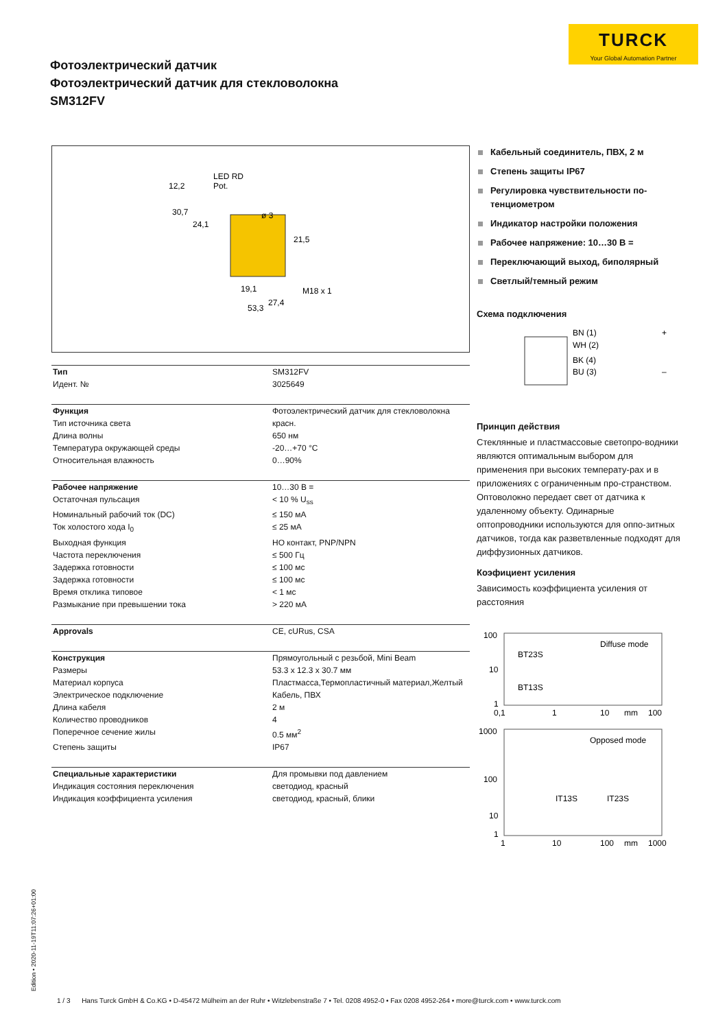TURCK
Your Global Automation Partner
Фотоэлектрический датчик
Фотоэлектрический датчик для стекловолокна
SM312FV
LED RD
Pot.
12,2
30,7
24,1
ø 3
21,5
19,1
M18 x 1
27,4
53,3
| Тип | SM312FV |
| Идент. № | 3025649 |
| Функция | Фотоэлектрический датчик для стекловолокна |
| Тип источника света | красн. |
| Длина волны | 650 нм |
| Температура окружающей среды | -20…+70 °C |
| Относительная влажность | 0…90% |
| Рабочее напряжение | 10…30 В = |
| Остаточная пульсация | < 10 % U<sub>ss</sub> |
| Номинальный рабочий ток (DC) | ≤ 150 мА |
| Ток холостого хода I<sub>0</sub> | ≤ 25 мА |
| Выходная функция | НО контакт, PNP/NPN |
| Частота переключения | ≤ 500 Гц |
| Задержка готовности | ≤ 100 мс |
| Задержка готовности | ≤ 100 мс |
| Время отклика типовое | < 1 мс |
| Размыкание при превышении тока | > 220 мА |
| Approvals | CE, cURus, CSA |
| Конструкция | Прямоугольный с резьбой, Mini Beam |
| Размеры | 53.3 x 12.3 x 30.7 мм |
| Материал корпуса | Пластмасса,Термопластичный материал,Желтый |
| Электрическое подключение | Кабель, ПВХ |
| Длина кабеля | 2 м |
| Количество проводников | 4 |
| Поперечное сечение жилы | 0.5 мм<sup>2</sup> |
| Степень защиты | IP67 |
| Специальные характеристики | Для промывки под давлением |
| Индикация состояния переключения | светодиод, красный |
| Индикация коэффициента усиления | светодиод, красный, блики |
Кабельный соединитель, ПВХ, 2 м
Степень защиты IP67
Регулировка чувствительности по-тенциометром
Индикатор настройки положения
Рабочее напряжение: 10…30 В =
Переключающий выход, биполярный
Светлый/темный режим
Схема подключения
BN (1)
WH (2)
BK (4)
BU (3)
+
–
Принцип действия
Стеклянные и пластмассовые светопро-водники являются оптимальным выбором для применения при высоких температу-рах и в приложениях с ограниченным про-странством. Оптоволокно передает свет от датчика к удаленному объекту. Одинарные оптопроводники используются для оппо-зитных датчиков, тогда как разветвленные подходят для диффузионных датчиков.
Коэфициент усиления
Зависимость коэффициента усиления от расстояния
100
10
1
Diffuse mode
BT23S
BT13S
0,1
1
10
mm
100
1000
100
10
1
Opposed mode
IT13S
IT23S
1
10
100
mm
1000
Edition • 2020-11-19T11:07:26+01:00
1 / 3 Hans Turck GmbH & Co.KG • D-45472 Mülheim an der Ruhr • Witzlebenstraße 7 • Tel. 0208 4952-0 • Fax 0208 4952-264 • more@turck.com • www.turck.com